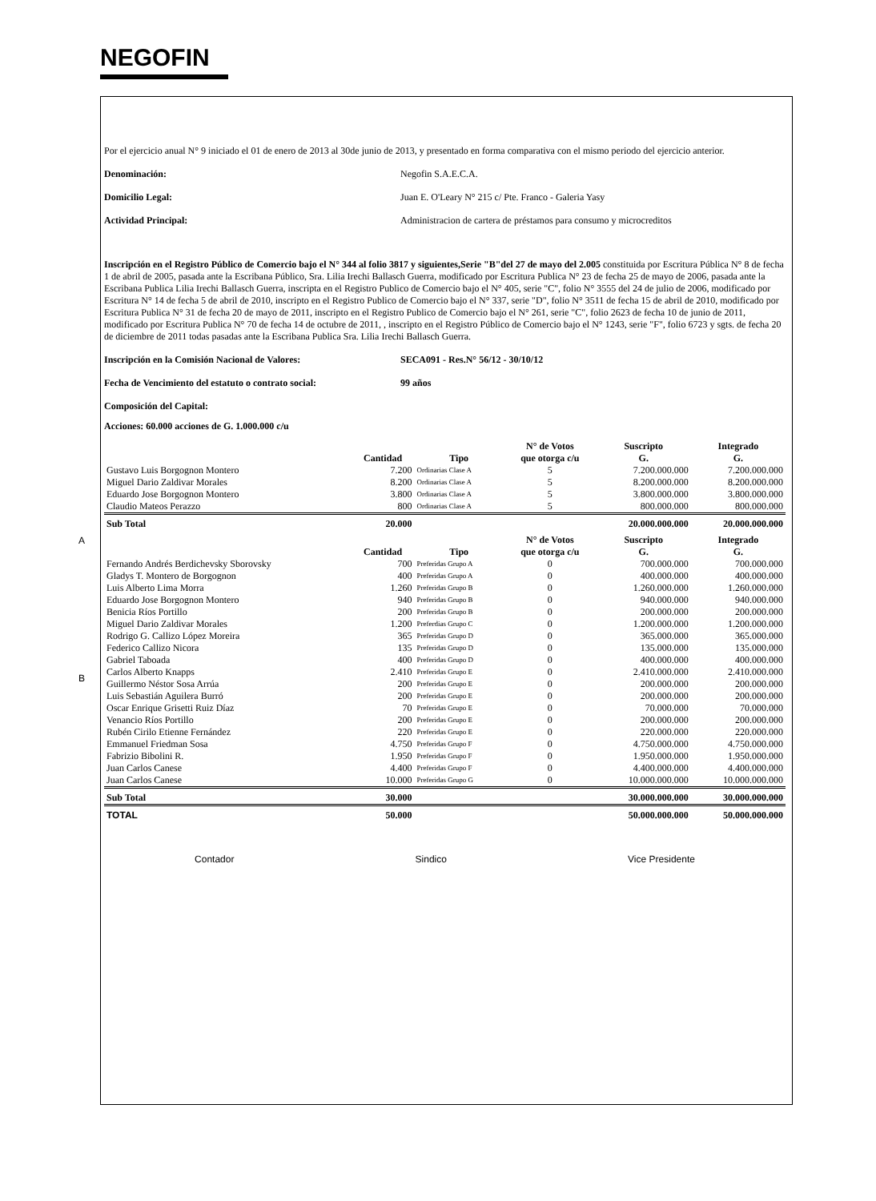NEGOFIN
A
B
Por el ejercicio anual N° 9 iniciado el 01 de enero de 2013 al 30de junio de 2013, y presentado en forma comparativa con el mismo periodo del ejercicio anterior.
Denominación: Negofin S.A.E.C.A.
Domicilio Legal: Juan E. O'Leary N° 215 c/ Pte. Franco - Galeria Yasy
Actividad Principal: Administracion de cartera de préstamos para consumo y microcreditos
Inscripción en el Registro Público de Comercio bajo el N° 344 al folio 3817 y siguientes,Serie "B"del 27 de mayo del 2.005 constituida por Escritura Pública N° 8 de fecha 1 de abril de 2005, pasada ante la Escribana Público, Sra. Lilia Irechi Ballasch Guerra, modificado por Escritura Publica N° 23 de fecha 25 de mayo de 2006, pasada ante la Escribana Publica Lilia Irechi Ballasch Guerra, inscripta en el Registro Publico de Comercio bajo el N° 405, serie "C", folio N° 3555 del 24 de julio de 2006, modificado por Escritura N° 14 de fecha 5 de abril de 2010, inscripto en el Registro Publico de Comercio bajo el N° 337, serie "D", folio N° 3511 de fecha 15 de abril de 2010, modificado por Escritura Publica N° 31 de fecha 20 de mayo de 2011, inscripto en el Registro Publico de Comercio bajo el N° 261, serie "C", folio 2623 de fecha 10 de junio de 2011, modificado por Escritura Publica N° 70 de fecha 14 de octubre de 2011, , inscripto en el Registro Público de Comercio bajo el N° 1243, serie "F", folio 6723 y sgts. de fecha 20 de diciembre de 2011 todas pasadas ante la Escribana Publica Sra. Lilia Irechi Ballasch Guerra.
Inscripción en la Comisión Nacional de Valores: SECA091 - Res.N° 56/12 - 30/10/12
Fecha de Vencimiento del estatuto o contrato social:
99 años
Composición del Capital:
Acciones: 60.000 acciones de G. 1.000.000 c/u
| | Cantidad | Tipo | N° de Votos que otorga c/u | Suscripto G. | Integrado G. |
| --- | --- | --- | --- | --- | --- |
| Gustavo Luis Borgognon Montero | 7.200 | Ordinarias Clase A | 5 | 7.200.000.000 | 7.200.000.000 |
| Miguel Dario Zaldivar Morales | 8.200 | Ordinarias Clase A | 5 | 8.200.000.000 | 8.200.000.000 |
| Eduardo Jose Borgognon Montero | 3.800 | Ordinarias Clase A | 5 | 3.800.000.000 | 3.800.000.000 |
| Claudio Mateos Perazzo | 800 | Ordinarias Clase A | 5 | 800.000.000 | 800.000.000 |
| Sub Total | 20.000 | | | 20.000.000.000 | 20.000.000.000 |
| | Cantidad | Tipo | N° de Votos que otorga c/u | Suscripto G. | Integrado G. |
| Fernando Andrés Berdichevsky Sborovsky | 700 | Preferidas Grupo A | 0 | 700.000.000 | 700.000.000 |
| Gladys T. Montero de Borgognon | 400 | Preferidas Grupo A | 0 | 400.000.000 | 400.000.000 |
| Luis Alberto Lima Morra | 1.260 | Preferidas Grupo B | 0 | 1.260.000.000 | 1.260.000.000 |
| Eduardo Jose Borgognon Montero | 940 | Preferidas Grupo B | 0 | 940.000.000 | 940.000.000 |
| Benicia Ríos Portillo | 200 | Preferidas Grupo B | 0 | 200.000.000 | 200.000.000 |
| Miguel Dario Zaldivar Morales | 1.200 | Preferdias Grupo C | 0 | 1.200.000.000 | 1.200.000.000 |
| Rodrigo G. Callizo López Moreira | 365 | Preferidas Grupo D | 0 | 365.000.000 | 365.000.000 |
| Federico Callizo Nicora | 135 | Preferidas Grupo D | 0 | 135.000.000 | 135.000.000 |
| Gabriel Taboada | 400 | Preferidas Grupo D | 0 | 400.000.000 | 400.000.000 |
| Carlos Alberto Knapps | 2.410 | Preferidas Grupo E | 0 | 2.410.000.000 | 2.410.000.000 |
| Guillermo Néstor Sosa Arrúa | 200 | Preferidas Grupo E | 0 | 200.000.000 | 200.000.000 |
| Luis Sebastián Aguilera Burró | 200 | Preferidas Grupo E | 0 | 200.000.000 | 200.000.000 |
| Oscar Enrique Grisetti Ruiz Díaz | 70 | Preferidas Grupo E | 0 | 70.000.000 | 70.000.000 |
| Venancio Ríos Portillo | 200 | Preferidas Grupo E | 0 | 200.000.000 | 200.000.000 |
| Rubén Cirilo Etienne Fernández | 220 | Preferidas Grupo E | 0 | 220.000.000 | 220.000.000 |
| Emmanuel Friedman Sosa | 4.750 | Preferidas Grupo F | 0 | 4.750.000.000 | 4.750.000.000 |
| Fabrizio Bibolini R. | 1.950 | Preferidas Grupo F | 0 | 1.950.000.000 | 1.950.000.000 |
| Juan Carlos Canese | 4.400 | Preferidas Grupo F | 0 | 4.400.000.000 | 4.400.000.000 |
| Juan Carlos Canese | 10.000 | Preferidas Grupo G | 0 | 10.000.000.000 | 10.000.000.000 |
| Sub Total | 30.000 | | | 30.000.000.000 | 30.000.000.000 |
| TOTAL | 50.000 | | | 50.000.000.000 | 50.000.000.000 |
Contador Sindico Vice Presidente